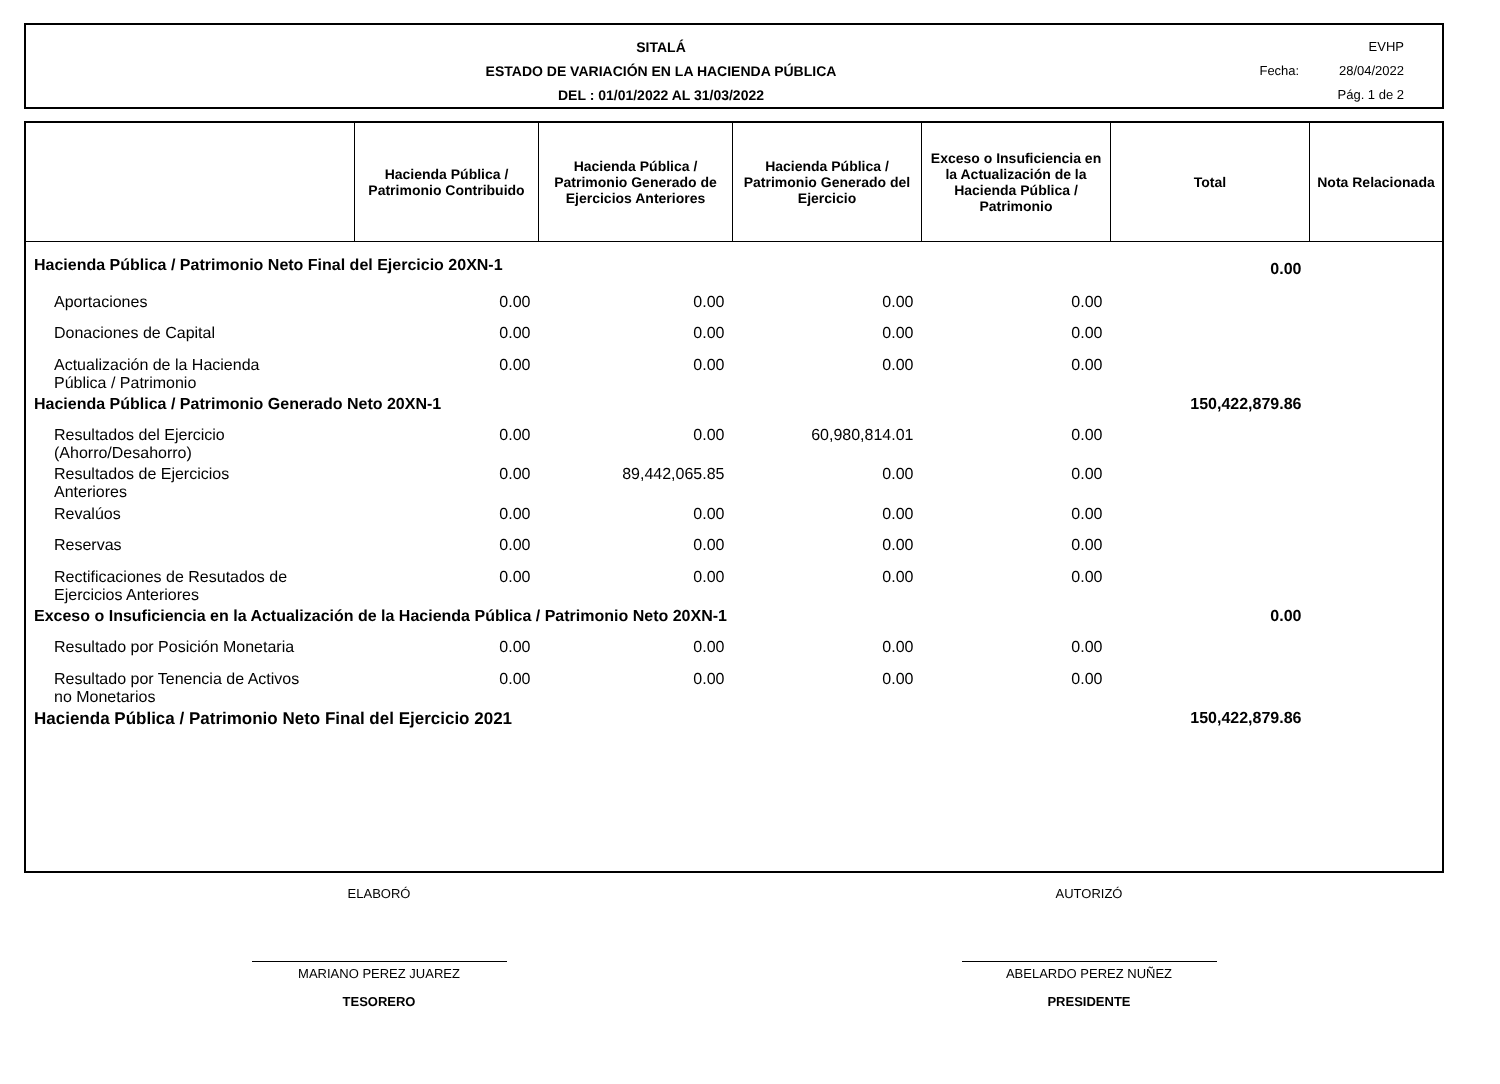SITALÁ
ESTADO DE VARIACIÓN EN LA HACIENDA PÚBLICA
DEL : 01/01/2022 AL 31/03/2022
EVHP
Fecha: 28/04/2022
Pág. 1 de 2
| | Hacienda Pública / Patrimonio Contribuido | Hacienda Pública / Patrimonio Generado de Ejercicios Anteriores | Hacienda Pública / Patrimonio Generado del Ejercicio | Exceso o Insuficiencia en la Actualización de la Hacienda Pública / Patrimonio | Total | Nota Relacionada |
| --- | --- | --- | --- | --- | --- | --- |
| Hacienda Pública / Patrimonio Neto Final del Ejercicio 20XN-1 | | | | | 0.00 | |
| Aportaciones | 0.00 | 0.00 | 0.00 | 0.00 | | |
| Donaciones de Capital | 0.00 | 0.00 | 0.00 | 0.00 | | |
| Actualización de la Hacienda Pública / Patrimonio | 0.00 | 0.00 | 0.00 | 0.00 | | |
| Hacienda Pública / Patrimonio Generado Neto 20XN-1 | | | | | 150,422,879.86 | |
| Resultados del Ejercicio (Ahorro/Desahorro) | 0.00 | 0.00 | 60,980,814.01 | 0.00 | | |
| Resultados de Ejercicios Anteriores | 0.00 | 89,442,065.85 | 0.00 | 0.00 | | |
| Revalúos | 0.00 | 0.00 | 0.00 | 0.00 | | |
| Reservas | 0.00 | 0.00 | 0.00 | 0.00 | | |
| Rectificaciones de Resutados de Ejercicios Anteriores | 0.00 | 0.00 | 0.00 | 0.00 | | |
| Exceso o Insuficiencia en la Actualización de la Hacienda Pública / Patrimonio Neto 20XN-1 | | | | | 0.00 | |
| Resultado por Posición Monetaria | 0.00 | 0.00 | 0.00 | 0.00 | | |
| Resultado por Tenencia de Activos no Monetarios | 0.00 | 0.00 | 0.00 | 0.00 | | |
| Hacienda Pública / Patrimonio Neto Final del Ejercicio 2021 | | | | | 150,422,879.86 | |
ELABORÓ
MARIANO PEREZ JUAREZ
TESORERO
AUTORIZÓ
ABELARDO PEREZ NUÑEZ
PRESIDENTE